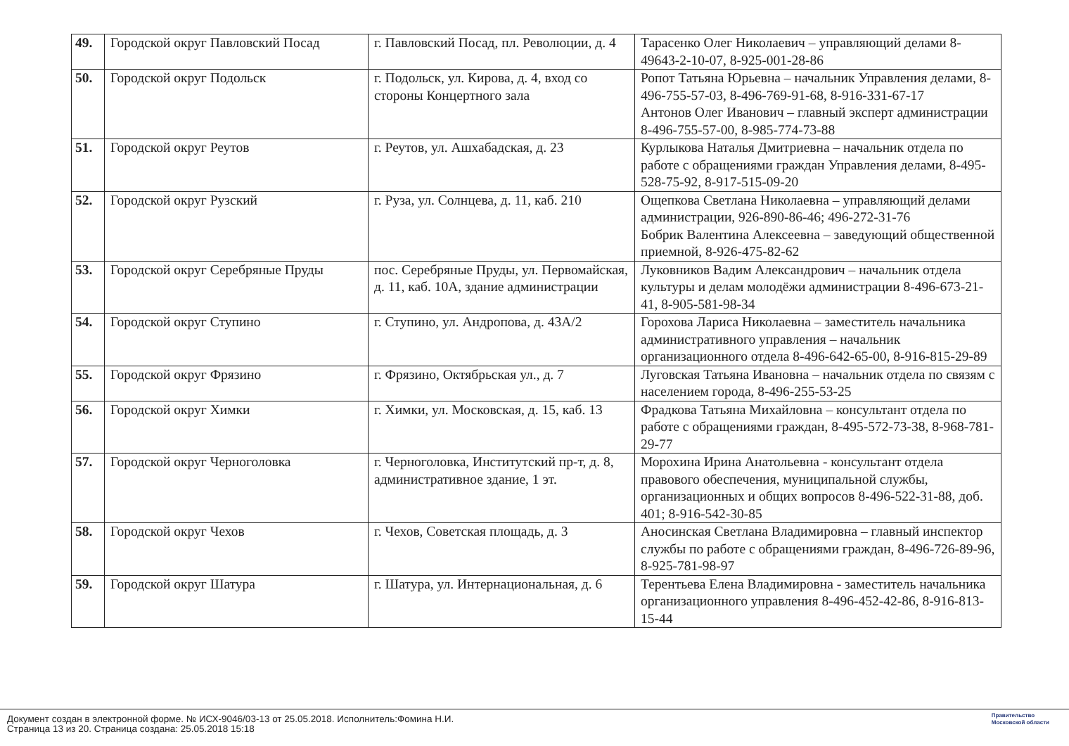| 49. | Городской округ Павловский Посад | г. Павловский Посад, пл. Революции, д. 4 | Тарасенко Олег Николаевич – управляющий делами 8-49643-2-10-07, 8-925-001-28-86 |
| 50. | Городской округ Подольск | г. Подольск, ул. Кирова, д. 4, вход со стороны Концертного зала | Ропот Татьяна Юрьевна – начальник Управления делами, 8-496-755-57-03, 8-496-769-91-68, 8-916-331-67-17 Антонов Олег Иванович – главный эксперт администрации 8-496-755-57-00, 8-985-774-73-88 |
| 51. | Городской округ Реутов | г. Реутов, ул. Ашхабадская, д. 23 | Курлыкова Наталья Дмитриевна – начальник отдела по работе с обращениями граждан Управления делами, 8-495-528-75-92, 8-917-515-09-20 |
| 52. | Городской округ Рузский | г. Руза, ул. Солнцева, д. 11, каб. 210 | Ощепкова Светлана Николаевна – управляющий делами администрации, 926-890-86-46; 496-272-31-76 Бобрик Валентина Алексеевна – заведующий общественной приемной, 8-926-475-82-62 |
| 53. | Городской округ Серебряные Пруды | пос. Серебряные Пруды, ул. Первомайская, д. 11, каб. 10А, здание администрации | Луковников Вадим Александрович – начальник отдела культуры и делам молодёжи администрации 8-496-673-21-41, 8-905-581-98-34 |
| 54. | Городской округ Ступино | г. Ступино, ул. Андропова, д. 43А/2 | Горохова Лариса Николаевна – заместитель начальника административного управления – начальник организационного отдела 8-496-642-65-00, 8-916-815-29-89 |
| 55. | Городской округ Фрязино | г. Фрязино, Октябрьская ул., д. 7 | Луговская Татьяна Ивановна – начальник отдела по связям с населением города, 8-496-255-53-25 |
| 56. | Городской округ Химки | г. Химки, ул. Московская, д. 15, каб. 13 | Фрадкова Татьяна Михайловна – консультант отдела по работе с обращениями граждан, 8-495-572-73-38, 8-968-781-29-77 |
| 57. | Городской округ Черноголовка | г. Черноголовка, Институтский пр-т, д. 8, административное здание, 1 эт. | Морохина Ирина Анатольевна - консультант отдела правового обеспечения, муниципальной службы, организационных и общих вопросов 8-496-522-31-88, доб. 401; 8-916-542-30-85 |
| 58. | Городской округ Чехов | г. Чехов, Советская площадь, д. 3 | Аносинская Светлана Владимировна – главный инспектор службы по работе с обращениями граждан, 8-496-726-89-96, 8-925-781-98-97 |
| 59. | Городской округ Шатура | г. Шатура, ул. Интернациональная, д. 6 | Терентьева Елена Владимировна - заместитель начальника организационного управления 8-496-452-42-86, 8-916-813-15-44 |
Документ создан в электронной форме. № ИСХ-9046/03-13 от 25.05.2018. Исполнитель:Фомина Н.И.
Страница 13 из 20. Страница создана: 25.05.2018 15:18
Правительство
Московской области